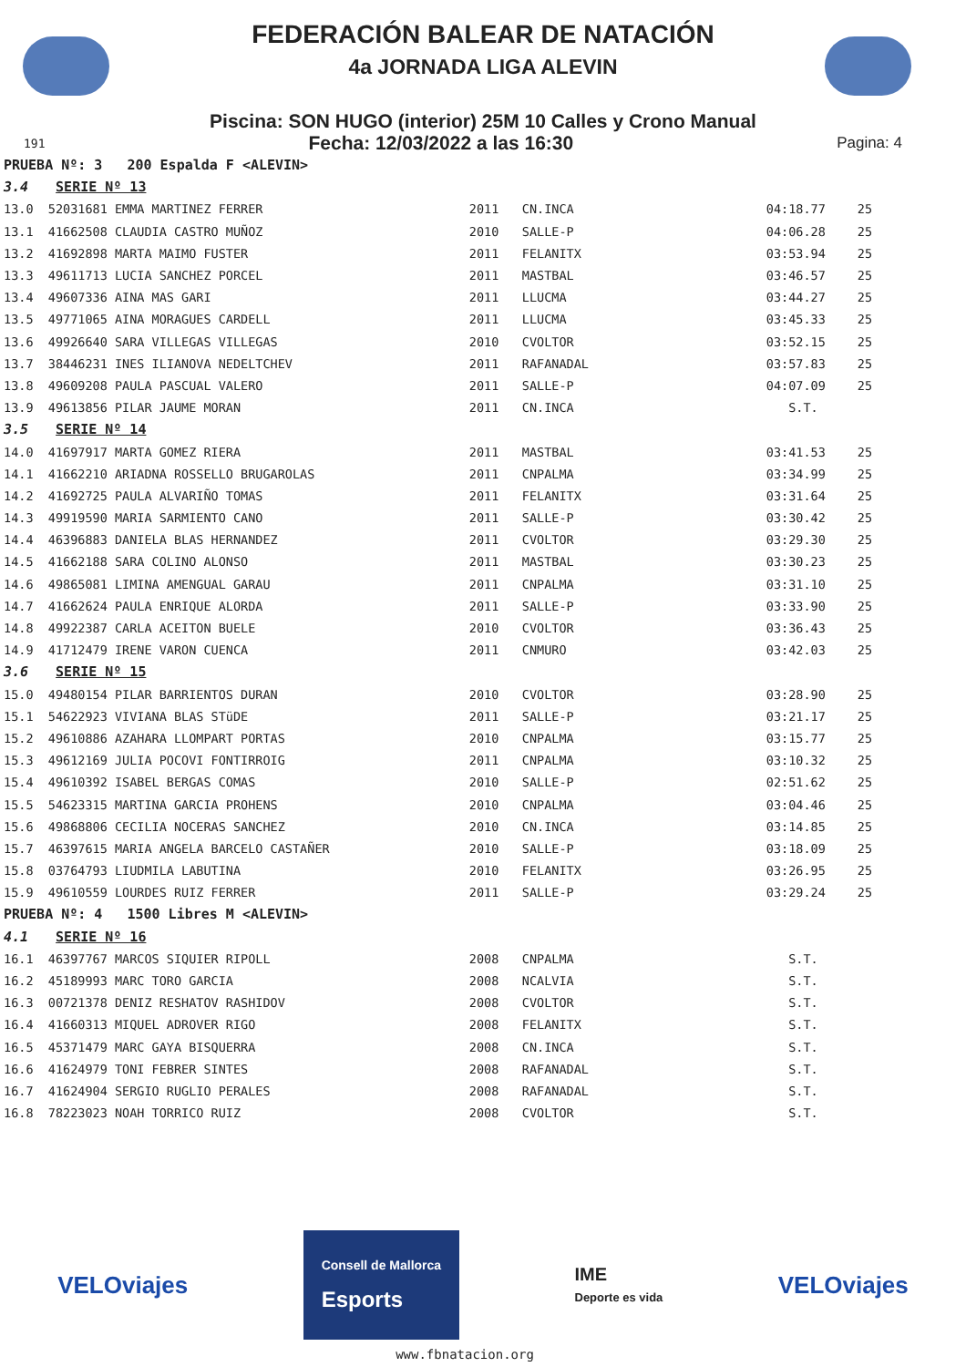FEDERACIÓN BALEAR DE NATACIÓN
4a JORNADA LIGA ALEVIN
Piscina: SON HUGO (interior) 25M 10 Calles y Crono Manual
191 Fecha: 12/03/2022 a las 16:30 Pagina: 4
| PRUEBA Nº: 3 200 Espalda F <ALEVIN> | | | | | |
| 3.4 SERIE Nº 13 | | | | | |
| 13.0 | 52031681 EMMA MARTINEZ FERRER | 2011 | CN.INCA | 04:18.77 | 25 |
| 13.1 | 41662508 CLAUDIA CASTRO MUÑOZ | 2010 | SALLE-P | 04:06.28 | 25 |
| 13.2 | 41692898 MARTA MAIMO FUSTER | 2011 | FELANITX | 03:53.94 | 25 |
| 13.3 | 49611713 LUCIA SANCHEZ PORCEL | 2011 | MASTBAL | 03:46.57 | 25 |
| 13.4 | 49607336 AINA MAS GARI | 2011 | LLUCMA | 03:44.27 | 25 |
| 13.5 | 49771065 AINA MORAGUES CARDELL | 2011 | LLUCMA | 03:45.33 | 25 |
| 13.6 | 49926640 SARA VILLEGAS VILLEGAS | 2010 | CVOLTOR | 03:52.15 | 25 |
| 13.7 | 38446231 INES ILIANOVA NEDELTCHEV | 2011 | RAFANADAL | 03:57.83 | 25 |
| 13.8 | 49609208 PAULA PASCUAL VALERO | 2011 | SALLE-P | 04:07.09 | 25 |
| 13.9 | 49613856 PILAR JAUME MORAN | 2011 | CN.INCA | S.T. | |
| 3.5 SERIE Nº 14 | | | | | |
| 14.0 | 41697917 MARTA GOMEZ RIERA | 2011 | MASTBAL | 03:41.53 | 25 |
| 14.1 | 41662210 ARIADNA ROSSELLO BRUGAROLAS | 2011 | CNPALMA | 03:34.99 | 25 |
| 14.2 | 41692725 PAULA ALVARIÑO TOMAS | 2011 | FELANITX | 03:31.64 | 25 |
| 14.3 | 49919590 MARIA SARMIENTO CANO | 2011 | SALLE-P | 03:30.42 | 25 |
| 14.4 | 46396883 DANIELA BLAS HERNANDEZ | 2011 | CVOLTOR | 03:29.30 | 25 |
| 14.5 | 41662188 SARA COLINO ALONSO | 2011 | MASTBAL | 03:30.23 | 25 |
| 14.6 | 49865081 LIMINA AMENGUAL GARAU | 2011 | CNPALMA | 03:31.10 | 25 |
| 14.7 | 41662624 PAULA ENRIQUE ALORDA | 2011 | SALLE-P | 03:33.90 | 25 |
| 14.8 | 49922387 CARLA ACEITON BUELE | 2010 | CVOLTOR | 03:36.43 | 25 |
| 14.9 | 41712479 IRENE VARON CUENCA | 2011 | CNMURO | 03:42.03 | 25 |
| 3.6 SERIE Nº 15 | | | | | |
| 15.0 | 49480154 PILAR BARRIENTOS DURAN | 2010 | CVOLTOR | 03:28.90 | 25 |
| 15.1 | 54622923 VIVIANA BLAS STüDE | 2011 | SALLE-P | 03:21.17 | 25 |
| 15.2 | 49610886 AZAHARA LLOMPART PORTAS | 2010 | CNPALMA | 03:15.77 | 25 |
| 15.3 | 49612169 JULIA POCOVI FONTIRROIG | 2011 | CNPALMA | 03:10.32 | 25 |
| 15.4 | 49610392 ISABEL BERGAS COMAS | 2010 | SALLE-P | 02:51.62 | 25 |
| 15.5 | 54623315 MARTINA GARCIA PROHENS | 2010 | CNPALMA | 03:04.46 | 25 |
| 15.6 | 49868806 CECILIA NOCERAS SANCHEZ | 2010 | CN.INCA | 03:14.85 | 25 |
| 15.7 | 46397615 MARIA ANGELA BARCELO CASTAÑER | 2010 | SALLE-P | 03:18.09 | 25 |
| 15.8 | 03764793 LIUDMILA LABUTINA | 2010 | FELANITX | 03:26.95 | 25 |
| 15.9 | 49610559 LOURDES RUIZ FERRER | 2011 | SALLE-P | 03:29.24 | 25 |
| PRUEBA Nº: 4 1500 Libres M <ALEVIN> | | | | | |
| 4.1 SERIE Nº 16 | | | | | |
| 16.1 | 46397767 MARCOS SIQUIER RIPOLL | 2008 | CNPALMA | S.T. | |
| 16.2 | 45189993 MARC TORO GARCIA | 2008 | NCALVIA | S.T. | |
| 16.3 | 00721378 DENIZ RESHATOV RASHIDOV | 2008 | CVOLTOR | S.T. | |
| 16.4 | 41660313 MIQUEL ADROVER RIGO | 2008 | FELANITX | S.T. | |
| 16.5 | 45371479 MARC GAYA BISQUERRA | 2008 | CN.INCA | S.T. | |
| 16.6 | 41624979 TONI FEBRER SINTES | 2008 | RAFANADAL | S.T. | |
| 16.7 | 41624904 SERGIO RUGLIO PERALES | 2008 | RAFANADAL | S.T. | |
| 16.8 | 78223023 NOAH TORRICO RUIZ | 2008 | CVOLTOR | S.T. | |
VELOviajes Consell de Mallorca
Esports IME
Deporte es vida VELOviajes
www.fbnatacion.org